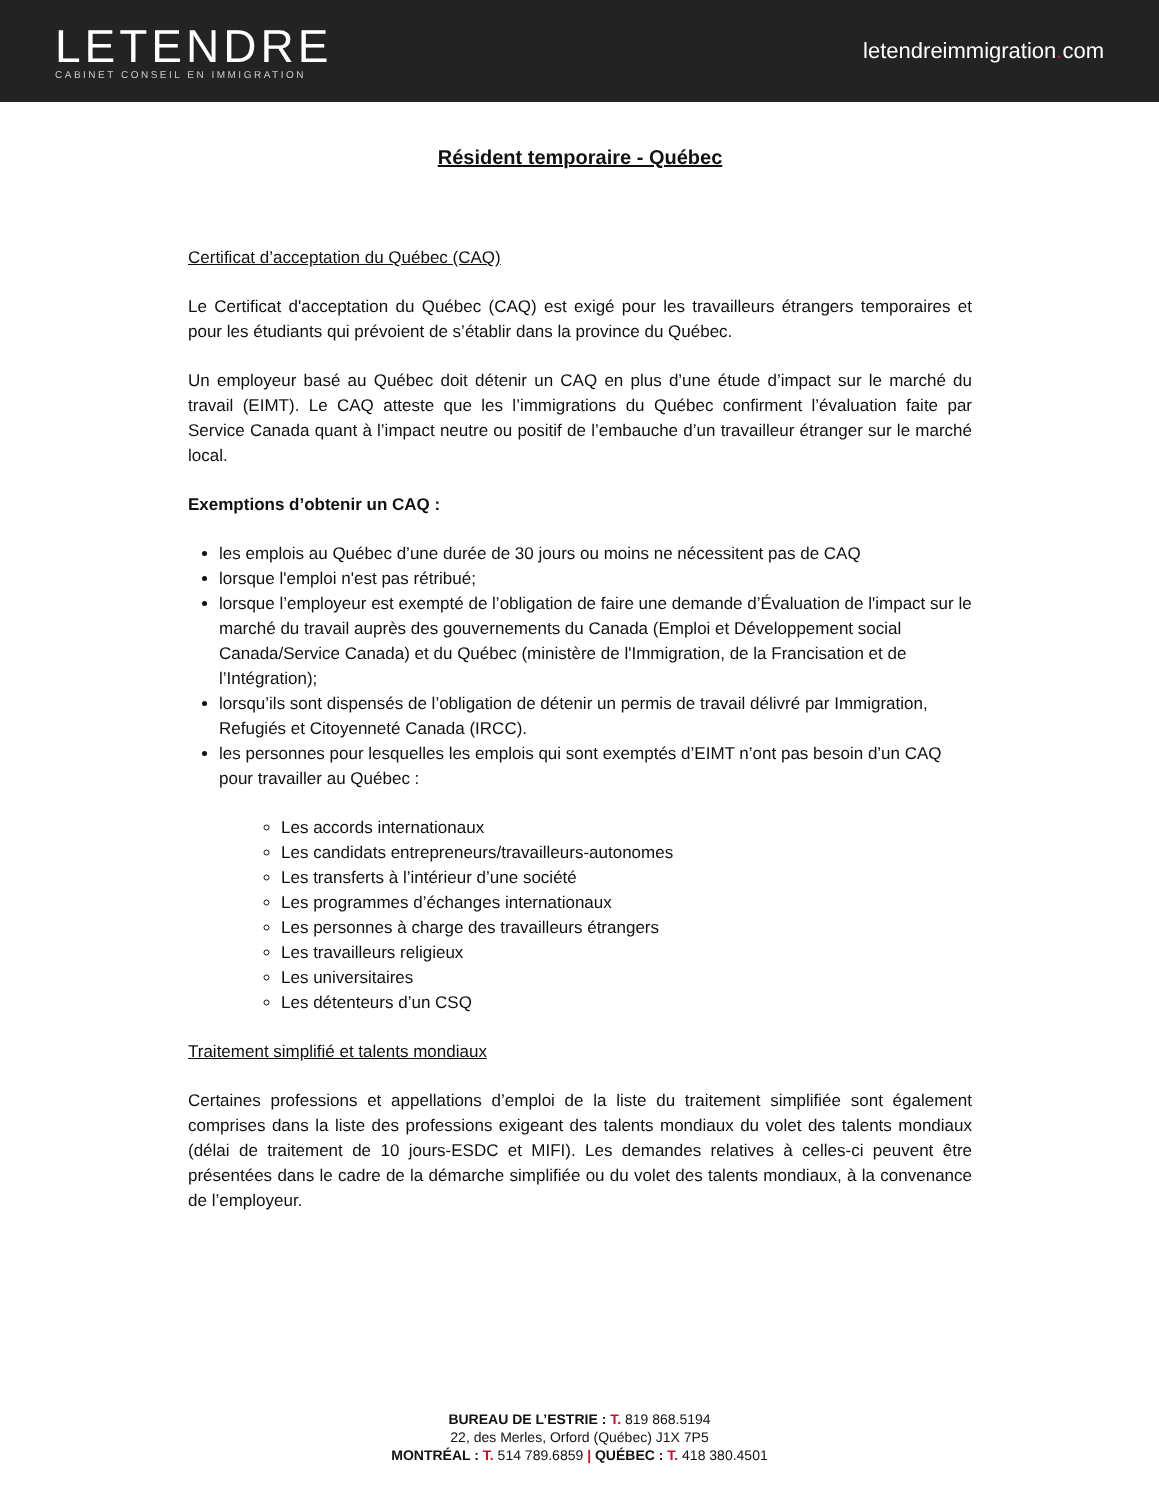LETENDRE
CABINET CONSEIL EN IMMIGRATION
letendreimmigration. com
Résident temporaire - Québec
Certificat d’acceptation du Québec (CAQ)
Le Certificat d'acceptation du Québec (CAQ) est exigé pour les travailleurs étrangers temporaires et pour les étudiants qui prévoient de s’établir dans la province du Québec.
Un employeur basé au Québec doit détenir un CAQ en plus d’une étude d’impact sur le marché du travail (EIMT). Le CAQ atteste que les l’immigrations du Québec confirment l’évaluation faite par Service Canada quant à l’impact neutre ou positif de l’embauche d’un travailleur étranger sur le marché local.
Exemptions d’obtenir un CAQ :
les emplois au Québec d’une durée de 30 jours ou moins ne nécessitent pas de CAQ
lorsque l'emploi n'est pas rétribué;
lorsque l’employeur est exempté de l’obligation de faire une demande d’Évaluation de l'impact sur le marché du travail auprès des gouvernements du Canada (Emploi et Développement social Canada/Service Canada) et du Québec (ministère de l'Immigration, de la Francisation et de l’Intégration);
lorsqu’ils sont dispensés de l’obligation de détenir un permis de travail délivré par Immigration, Refugiés et Citoyenneté Canada (IRCC).
les personnes pour lesquelles les emplois qui sont exemptés d’EIMT n’ont pas besoin d’un CAQ pour travailler au Québec :
Les accords internationaux
Les candidats entrepreneurs/travailleurs-autonomes
Les transferts à l’intérieur d’une société
Les programmes d’échanges internationaux
Les personnes à charge des travailleurs étrangers
Les travailleurs religieux
Les universitaires
Les détenteurs d’un CSQ
Traitement simplifié et talents mondiaux
Certaines professions et appellations d’emploi de la liste du traitement simplifiée sont également comprises dans la liste des professions exigeant des talents mondiaux du volet des talents mondiaux (délai de traitement de 10 jours-ESDC et MIFI). Les demandes relatives à celles-ci peuvent être présentées dans le cadre de la démarche simplifiée ou du volet des talents mondiaux, à la convenance de l’employeur.
BUREAU DE L’ESTRIE : T. 819 868.5194
22, des Merles, Orford (Québec) J1X 7P5
MONTRÉAL : T. 514 789.6859 | QUÉBEC : T. 418 380.4501